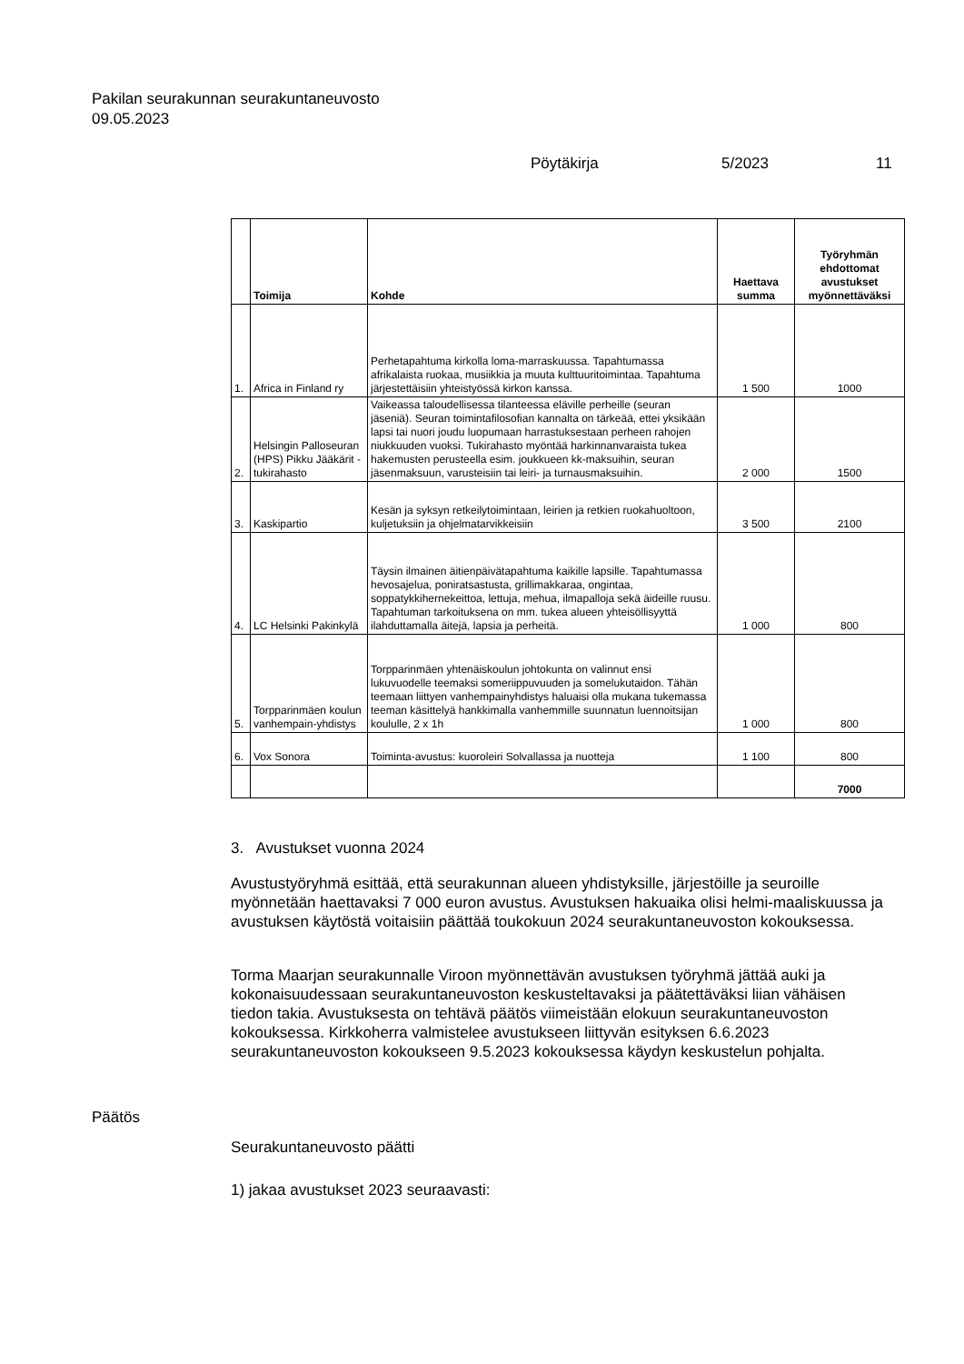Pakilan seurakunnan seurakuntaneuvosto
09.05.2023
Pöytäkirja 5/2023 11
| | Toimija | Kohde | Haettava summa | Työryhmän ehdottomat avustukset myönnettäväksi |
| --- | --- | --- | --- | --- |
| 1. | Africa in Finland ry | Perhetapahtuma kirkolla loma-marraskuussa. Tapahtumassa afrikalaista ruokaa, musiikkia ja muuta kulttuuritoimintaa. Tapahtuma järjestettäisiin yhteistyössä kirkon kanssa. | 1 500 | 1000 |
| 2. | Helsingin Palloseuran (HPS) Pikku Jääkärit -tukirahasto | Vaikeassa taloudellisessa tilanteessa eläville perheille (seuran jäseniä). Seuran toimintafilosofian kannalta on tärkeää, ettei yksikään lapsi tai nuori joudu luopumaan harrastuksestaan perheen rahojen niukkuuden vuoksi. Tukirahasto myöntää harkinnanvaraista tukea hakemusten perusteella esim. joukkueen kk-maksuihin, seuran jäsenmaksuun, varusteisiin tai leiri- ja turnausmaksuihin. | 2 000 | 1500 |
| 3. | Kaskipartio | Kesän ja syksyn retkeilytoimintaan, leirien ja retkien ruokahuoltoon, kuljetuksiin ja ohjelmatarvikkeisiin | 3 500 | 2100 |
| 4. | LC Helsinki Pakinkylä | Täysin ilmainen äitienpäivätapahtuma kaikille lapsille. Tapahtumassa hevosajelua, poniratsastusta, grillimakkaraa, ongintaa, soppatykkihernekeittoa, lettuja, mehua, ilmapalloja sekä äideille ruusu. Tapahtuman tarkoituksena on mm. tukea alueen yhteisöllisyyttä ilahduttamalla äitejä, lapsia ja perheitä. | 1 000 | 800 |
| 5. | Torpparinmäen koulun vanhempain-yhdistys | Torpparinmäen yhtenäiskoulun johtokunta on valinnut ensi lukuvuodelle teemaksi someriippuvuuden ja somelukutaidon. Tähän teemaan liittyen vanhempainyhdistys haluaisi olla mukana tukemassa teeman käsittelyä hankkimalla vanhemmille suunnatun luennoitsijan koululle, 2 x 1h | 1 000 | 800 |
| 6. | Vox Sonora | Toiminta-avustus: kuoroleiri Solvallassa ja nuotteja | 1 100 | 800 |
| | | | | 7000 |
3. Avustukset vuonna 2024
Avustustyöryhmä esittää, että seurakunnan alueen yhdistyksille, järjestöille ja seuroille myönnetään haettavaksi 7 000 euron avustus. Avustuksen hakuaika olisi helmi-maaliskuussa ja avustuksen käytöstä voitaisiin päättää toukokuun 2024 seurakuntaneuvoston kokouksessa.
Torma Maarjan seurakunnalle Viroon myönnettävän avustuksen työryhmä jättää auki ja kokonaisuudessaan seurakuntaneuvoston keskusteltavaksi ja päätettäväksi liian vähäisen tiedon takia. Avustuksesta on tehtävä päätös viimeistään elokuun seurakuntaneuvoston kokouksessa. Kirkkoherra valmistelee avustukseen liittyvän esityksen 6.6.2023 seurakuntaneuvoston kokoukseen 9.5.2023 kokouksessa käydyn keskustelun pohjalta.
Päätös
Seurakuntaneuvosto päätti
1) jakaa avustukset 2023 seuraavasti: